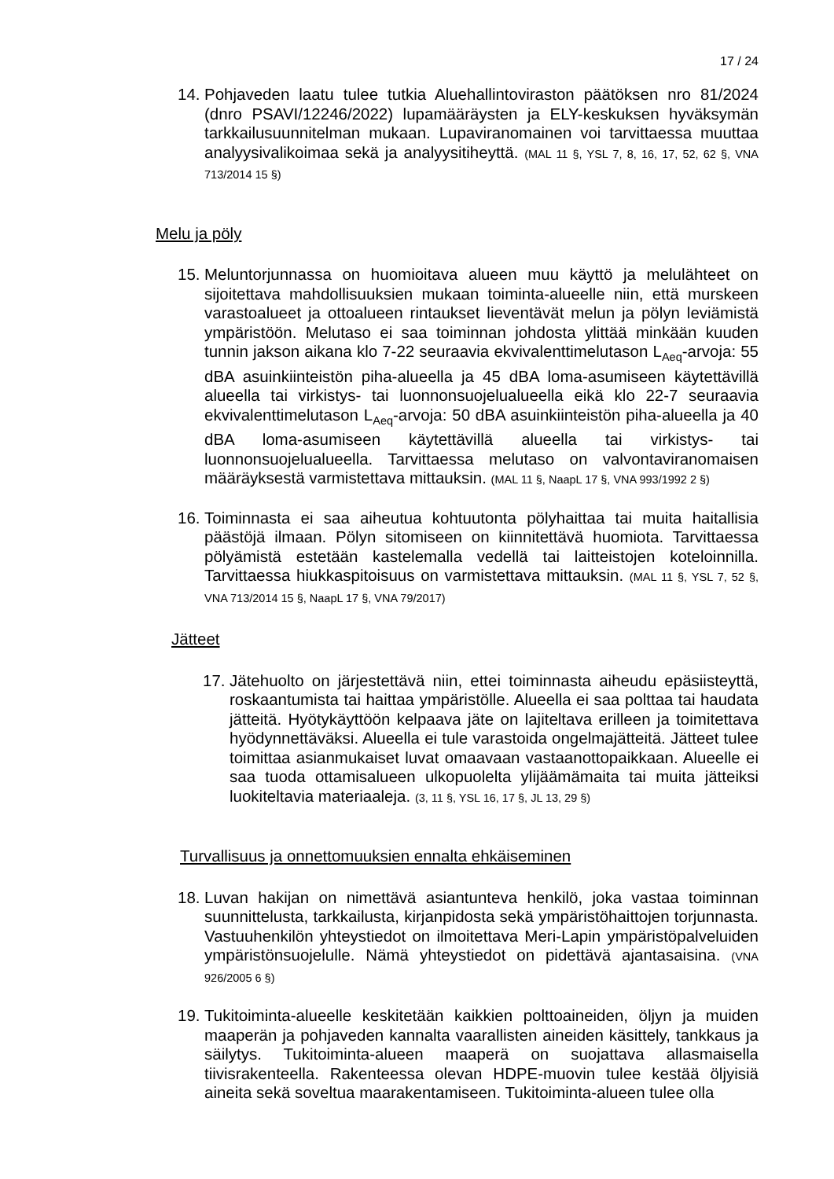17 / 24
14. Pohjaveden laatu tulee tutkia Aluehallintoviraston päätöksen nro 81/2024 (dnro PSAVI/12246/2022) lupamääräysten ja ELY-keskuksen hyväksymän tarkkailusuunnitelman mukaan. Lupaviranomainen voi tarvittaessa muuttaa analyysivalikoimaa sekä ja analyysitiheyttä. (MAL 11 §, YSL 7, 8, 16, 17, 52, 62 §, VNA 713/2014 15 §)
Melu ja pöly
15. Meluntorjunnassa on huomioitava alueen muu käyttö ja melulähteet on sijoitettava mahdollisuuksien mukaan toiminta-alueelle niin, että murskeen varastoalueet ja ottoalueen rintaukset lieventävät melun ja pölyn leviämistä ympäristöön. Melutaso ei saa toiminnan johdosta ylittää minkään kuuden tunnin jakson aikana klo 7-22 seuraavia ekvivalenttimelutason L<sub>Aeq</sub>-arvoja: 55 dBA asuinkiinteistön piha-alueella ja 45 dBA loma-asumiseen käytettävillä alueella tai virkistys- tai luonnonsuojelualueella eikä klo 22-7 seuraavia ekvivalenttimelutason L<sub>Aeq</sub>-arvoja: 50 dBA asuinkiinteistön piha-alueella ja 40 dBA loma-asumiseen käytettävillä alueella tai virkistys- tai luonnonsuojelualueella. Tarvittaessa melutaso on valvontaviranomaisen määräyksestä varmistettava mittauksin. (MAL 11 §, NaapL 17 §, VNA 993/1992 2 §)
16. Toiminnasta ei saa aiheutua kohtuutonta pölyhaittaa tai muita haitallisia päästöjä ilmaan. Pölyn sitomiseen on kiinnitettävä huomiota. Tarvittaessa pölyämistä estetään kastelemalla vedellä tai laitteistojen koteloinnilla. Tarvittaessa hiukkaspitoisuus on varmistettava mittauksin. (MAL 11 §, YSL 7, 52 §, VNA 713/2014 15 §, NaapL 17 §, VNA 79/2017)
Jätteet
17. Jätehuolto on järjestettävä niin, ettei toiminnasta aiheudu epäsiisteyttä, roskaantumista tai haittaa ympäristölle. Alueella ei saa polttaa tai haudata jätteitä. Hyötykäyttöön kelpaava jäte on lajiteltava erilleen ja toimitettava hyödynnettäväksi. Alueella ei tule varastoida ongelmajätteitä. Jätteet tulee toimittaa asianmukaiset luvat omaavaan vastaanottopaikkaan. Alueelle ei saa tuoda ottamisalueen ulkopuolelta ylijäämämaita tai muita jätteiksi luokiteltavia materiaaleja. (3, 11 §, YSL 16, 17 §, JL 13, 29 §)
Turvallisuus ja onnettomuuksien ennalta ehkäiseminen
18. Luvan hakijan on nimettävä asiantunteva henkilö, joka vastaa toiminnan suunnittelusta, tarkkailusta, kirjanpidosta sekä ympäristöhaittojen torjunnasta. Vastuuhenkilön yhteystiedot on ilmoitettava Meri-Lapin ympäristöpalveluiden ympäristönsuojelulle. Nämä yhteystiedot on pidettävä ajantasaisina. (VNA 926/2005 6 §)
19. Tukitoiminta-alueelle keskitetään kaikkien polttoaineiden, öljyn ja muiden maaperän ja pohjaveden kannalta vaarallisten aineiden käsittely, tankkaus ja säilytys. Tukitoiminta-alueen maaperä on suojattava allasmaisella tiivisrakenteella. Rakenteessa olevan HDPE-muovin tulee kestää öljyisiä aineita sekä soveltua maarakentamiseen. Tukitoiminta-alueen tulee olla